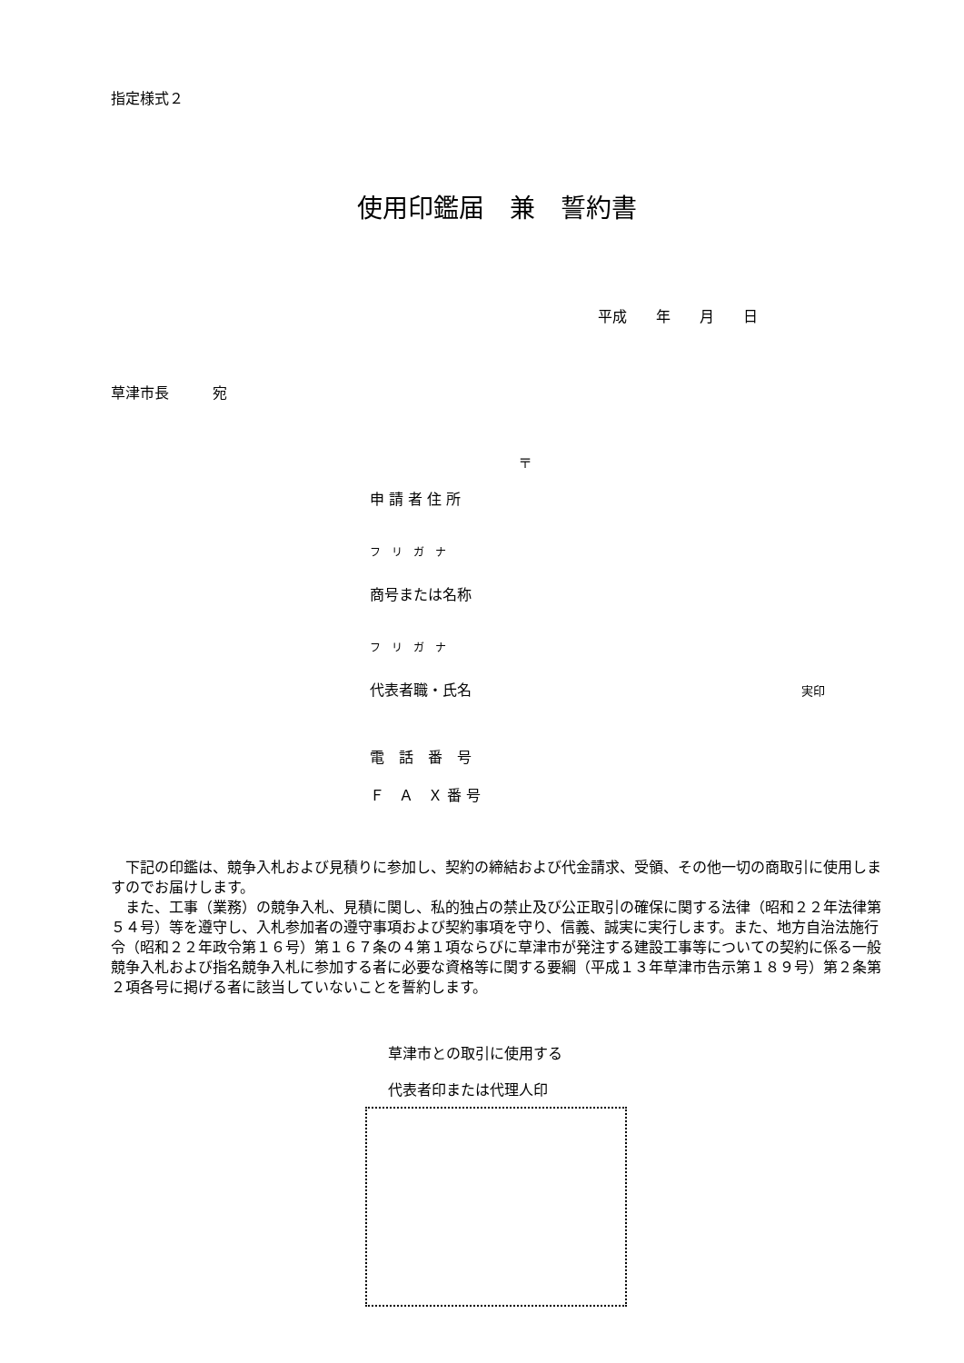指定様式２
使用印鑑届　兼　誓約書
平成　　年　　月　　日
草津市長　　　宛
〒
申 請 者 住 所
フ　リ　ガ　ナ
商号または名称
フ　リ　ガ　ナ
代表者職・氏名 実印
電　話　番　号
Ｆ　Ａ　Ｘ 番 号
下記の印鑑は、競争入札および見積りに参加し、契約の締結および代金請求、受領、その他一切の商取引に使用しますのでお届けします。
また、工事（業務）の競争入札、見積に関し、私的独占の禁止及び公正取引の確保に関する法律（昭和２２年法律第５４号）等を遵守し、入札参加者の遵守事項および契約事項を守り、信義、誠実に実行します。また、地方自治法施行令（昭和２２年政令第１６号）第１６７条の４第１項ならびに草津市が発注する建設工事等についての契約に係る一般競争入札および指名競争入札に参加する者に必要な資格等に関する要綱（平成１３年草津市告示第１８９号）第２条第２項各号に掲げる者に該当していないことを誓約します。
草津市との取引に使用する
代表者印または代理人印